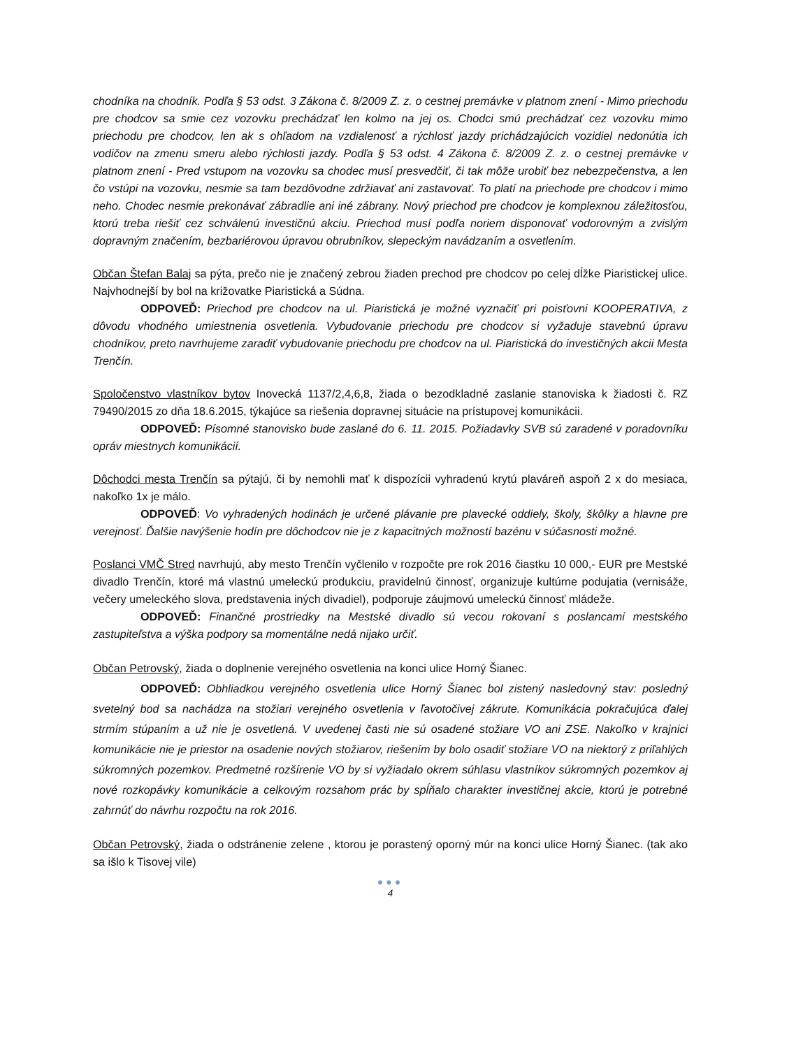chodníka na chodník. Podľa § 53 odst. 3 Zákona č. 8/2009 Z. z. o cestnej premávke v platnom znení - Mimo priechodu pre chodcov sa smie cez vozovku prechádzať len kolmo na jej os. Chodci smú prechádzať cez vozovku mimo priechodu pre chodcov, len ak s ohľadom na vzdialenosť a rýchlosť jazdy prichádzajúcich vozidiel nedonútia ich vodičov na zmenu smeru alebo rýchlosti jazdy. Podľa § 53 odst. 4 Zákona č. 8/2009 Z. z. o cestnej premávke v platnom znení - Pred vstupom na vozovku sa chodec musí presvedčiť, či tak môže urobiť bez nebezpečenstva, a len čo vstúpi na vozovku, nesmie sa tam bezdôvodne zdržiavať ani zastavovať. To platí na priechode pre chodcov i mimo neho. Chodec nesmie prekonávať zábradlie ani iné zábrany. Nový priechod pre chodcov je komplexnou záležitosťou, ktorú treba riešiť cez schválenú investičnú akciu. Priechod musí podľa noriem disponovať vodorovným a zvislým dopravným značením, bezbariérovou úpravou obrubníkov, slepeckým navádzaním a osvetlením.
Občan Štefan Balaj sa pýta, prečo nie je značený zebrou žiaden prechod pre chodcov po celej dĺžke Piaristickej ulice. Najvhodnejší by bol na križovatke Piaristická a Súdna.
ODPOVEĎ: Priechod pre chodcov na ul. Piaristická je možné vyznačiť pri poisťovni KOOPERATIVA, z dôvodu vhodného umiestnenia osvetlenia. Vybudovanie priechodu pre chodcov si vyžaduje stavebnú úpravu chodníkov, preto navrhujeme zaradiť vybudovanie priechodu pre chodcov na ul. Piaristická do investičných akcii Mesta Trenčín.
Spoločenstvo vlastníkov bytov Inovecká 1137/2,4,6,8, žiada o bezodkladné zaslanie stanoviska k žiadosti č. RZ 79490/2015 zo dňa 18.6.2015, týkajúce sa riešenia dopravnej situácie na prístupovej komunikácii.
ODPOVEĎ: Písomné stanovisko bude zaslané do 6. 11. 2015. Požiadavky SVB sú zaradené v poradovníku opráv miestnych komunikácií.
Dôchodci mesta Trenčín sa pýtajú, či by nemohli mať k dispozícii vyhradenú krytú plaváreň aspoň 2 x do mesiaca, nakoľko 1x je málo.
ODPOVEĎ: Vo vyhradených hodinách je určené plávanie pre plavecké oddiely, školy, škôlky a hlavne pre verejnosť. Ďalšie navýšenie hodín pre dôchodcov nie je z kapacitných možností bazénu v súčasnosti možné.
Poslanci VMČ Stred navrhujú, aby mesto Trenčín vyčlenilo v rozpočte pre rok 2016 čiastku 10 000,- EUR pre Mestské divadlo Trenčín, ktoré má vlastnú umeleckú produkciu, pravidelnú činnosť, organizuje kultúrne podujatia (vernisáže, večery umeleckého slova, predstavenia iných divadiel), podporuje záujmovú umeleckú činnosť mládeže.
ODPOVEĎ: Finančné prostriedky na Mestské divadlo sú vecou rokovaní s poslancami mestského zastupiteľstva a výška podpory sa momentálne nedá nijako určiť.
Občan Petrovský, žiada o doplnenie verejného osvetlenia na konci ulice Horný Šianec.
ODPOVEĎ: Obhliadkou verejného osvetlenia ulice Horný Šianec bol zistený nasledovný stav: posledný svetelný bod sa nachádza na stožiari verejného osvetlenia v ľavotočivej zákrute. Komunikácia pokračujúca ďalej strmím stúpaním a už nie je osvetlená. V uvedenej časti nie sú osadené stožiare VO ani ZSE. Nakoľko v krajnici komunikácie nie je priestor na osadenie nových stožiarov, riešením by bolo osadiť stožiare VO na niektorý z priľahlých súkromných pozemkov. Predmetné rozšírenie VO by si vyžiadalo okrem súhlasu vlastníkov súkromných pozemkov aj nové rozkopávky komunikácie a celkovým rozsahom prác by spĺňalo charakter investičnej akcie, ktorú je potrebné zahrnúť do návrhu rozpočtu na rok 2016.
Občan Petrovský, žiada o odstránenie zelene , ktorou je porastený oporný múr na konci ulice Horný Šianec. (tak ako sa išlo k Tisovej vile)
●●●
4